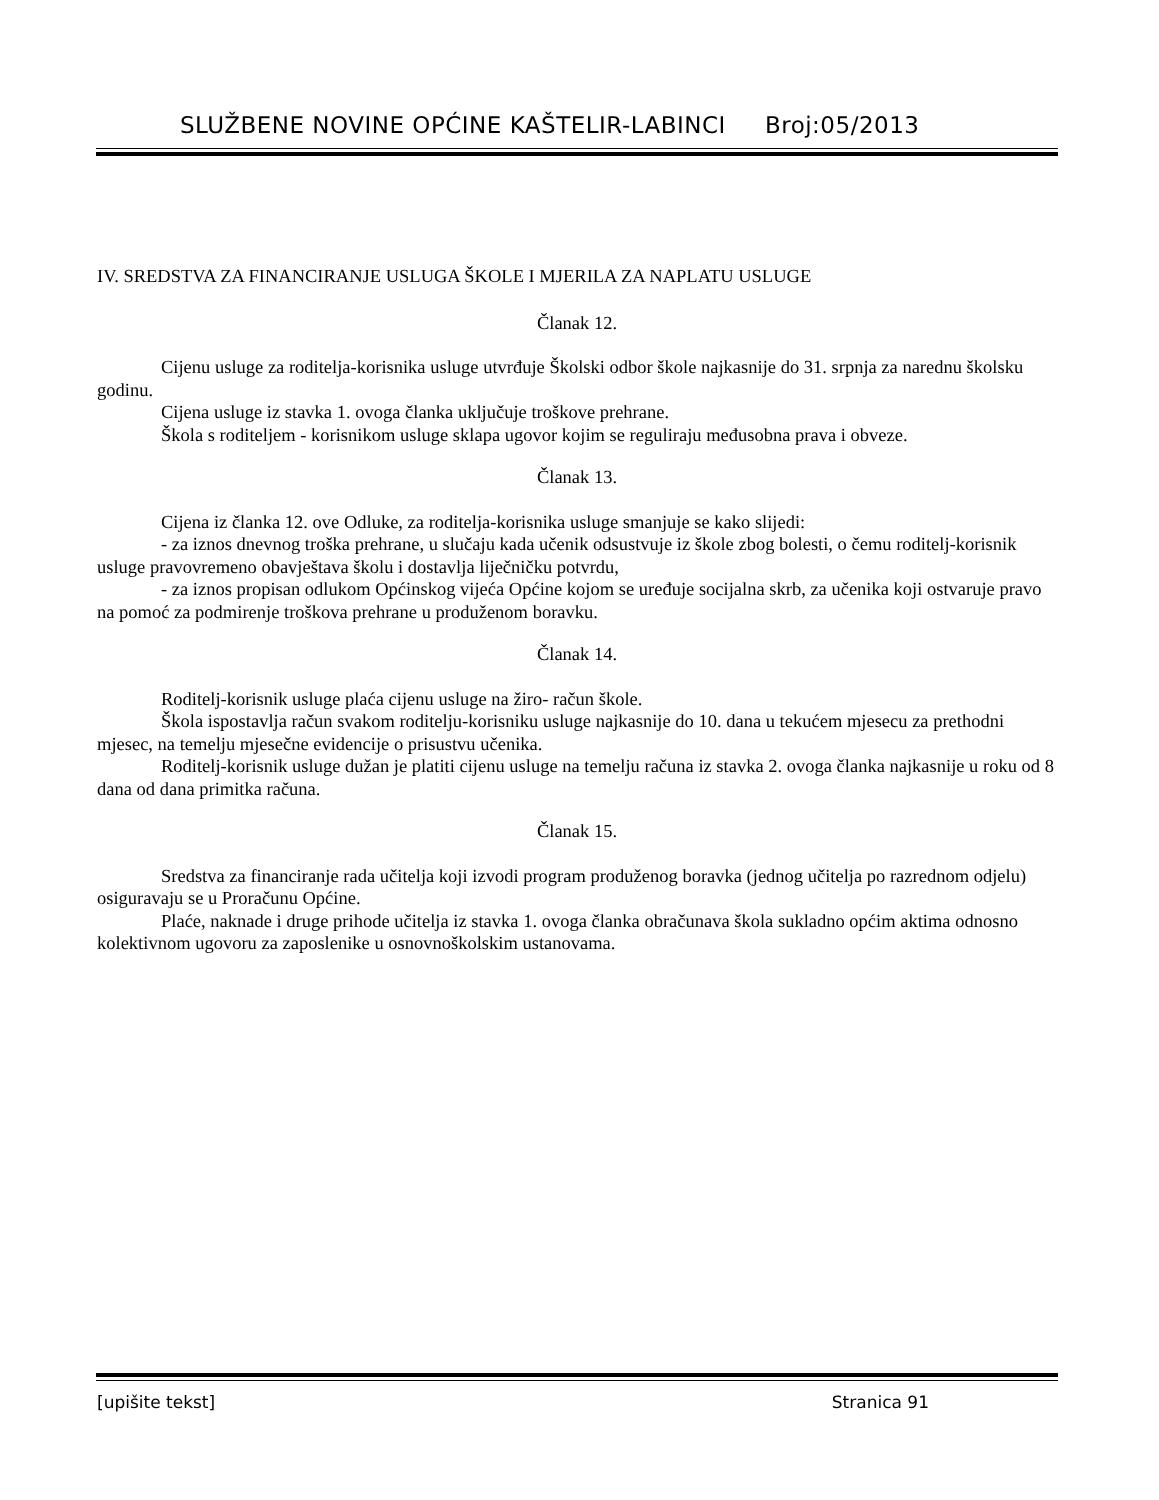SLUŽBENE NOVINE OPĆINE KAŠTELIR-LABINCI Broj:05/2013
IV. SREDSTVA ZA FINANCIRANJE USLUGA ŠKOLE I MJERILA ZA NAPLATU USLUGE
Članak 12.
Cijenu usluge za roditelja-korisnika usluge utvrđuje Školski odbor škole najkasnije do 31. srpnja za narednu školsku godinu.
Cijena usluge iz stavka 1. ovoga članka uključuje troškove prehrane.
Škola s roditeljem - korisnikom usluge sklapa ugovor kojim se reguliraju međusobna prava i obveze.
Članak 13.
Cijena iz članka 12. ove Odluke, za roditelja-korisnika usluge smanjuje se kako slijedi:
- za iznos dnevnog troška prehrane, u slučaju kada učenik odsustvuje iz škole zbog bolesti, o čemu roditelj-korisnik usluge pravovremeno obavještava školu i dostavlja liječničku potvrdu,
- za iznos propisan odlukom Općinskog vijeća Općine kojom se uređuje socijalna skrb, za učenika koji ostvaruje pravo na pomoć za podmirenje troškova prehrane u produženom boravku.
Članak 14.
Roditelj-korisnik usluge plaća cijenu usluge na žiro- račun škole.
Škola ispostavlja račun svakom roditelju-korisniku usluge najkasnije do 10. dana u tekućem mjesecu za prethodni mjesec, na temelju mjesečne evidencije o prisustvu učenika.
Roditelj-korisnik usluge dužan je platiti cijenu usluge na temelju računa iz stavka 2. ovoga članka najkasnije u roku od 8 dana od dana primitka računa.
Članak 15.
Sredstva za financiranje rada učitelja koji izvodi program produženog boravka (jednog učitelja po razrednom odjelu) osiguravaju se u Proračunu Općine.
Plaće, naknade i druge prihode učitelja iz stavka 1. ovoga članka obračunava škola sukladno općim aktima odnosno kolektivnom ugovoru za zaposlenike u osnovnoškolskim ustanovama.
[upišite tekst] Stranica 91